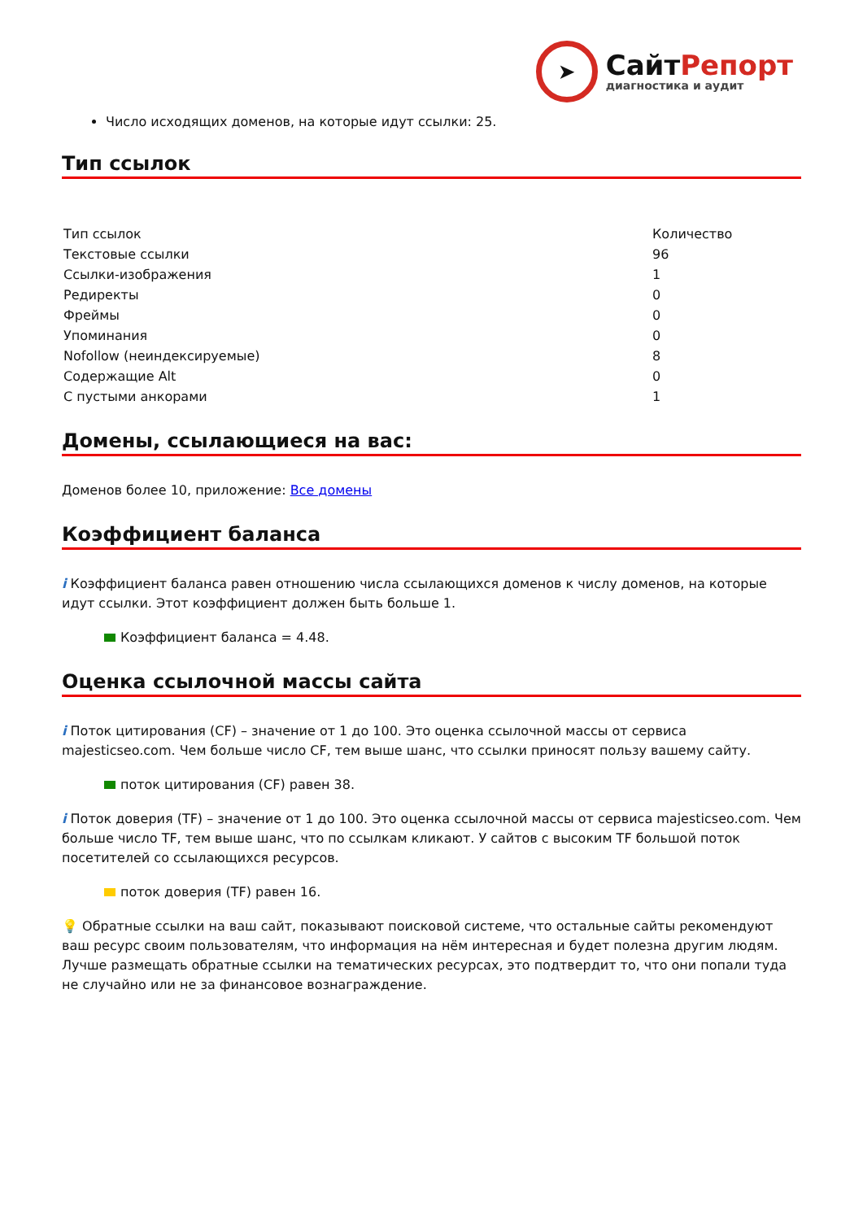➤
СайтРепорт
диагностика и аудит
Число исходящих доменов, на которые идут ссылки: 25.
Тип ссылок
| Тип ссылок | Количество |
| --- | --- |
| Текстовые ссылки | 96 |
| Ссылки-изображения | 1 |
| Редиректы | 0 |
| Фреймы | 0 |
| Упоминания | 0 |
| Nofollow (неиндексируемые) | 8 |
| Содержащие Alt | 0 |
| С пустыми анкорами | 1 |
Домены, ссылающиеся на вас:
Доменов более 10, приложение: Все домены
Коэффициент баланса
i Коэффициент баланса равен отношению числа ссылающихся доменов к числу доменов, на которые идут ссылки. Этот коэффициент должен быть больше 1.
Коэффициент баланса = 4.48.
Оценка ссылочной массы сайта
i Поток цитирования (CF) – значение от 1 до 100. Это оценка ссылочной массы от сервиса majesticseo.com. Чем больше число CF, тем выше шанс, что ссылки приносят пользу вашему сайту.
поток цитирования (CF) равен 38.
i Поток доверия (TF) – значение от 1 до 100. Это оценка ссылочной массы от сервиса majesticseo.com. Чем больше число TF, тем выше шанс, что по ссылкам кликают. У сайтов с высоким TF большой поток посетителей со ссылающихся ресурсов.
поток доверия (TF) равен 16.
💡 Обратные ссылки на ваш сайт, показывают поисковой системе, что остальные сайты рекомендуют ваш ресурс своим пользователям, что информация на нём интересная и будет полезна другим людям.
Лучше размещать обратные ссылки на тематических ресурсах, это подтвердит то, что они попали туда не случайно или не за финансовое вознаграждение.